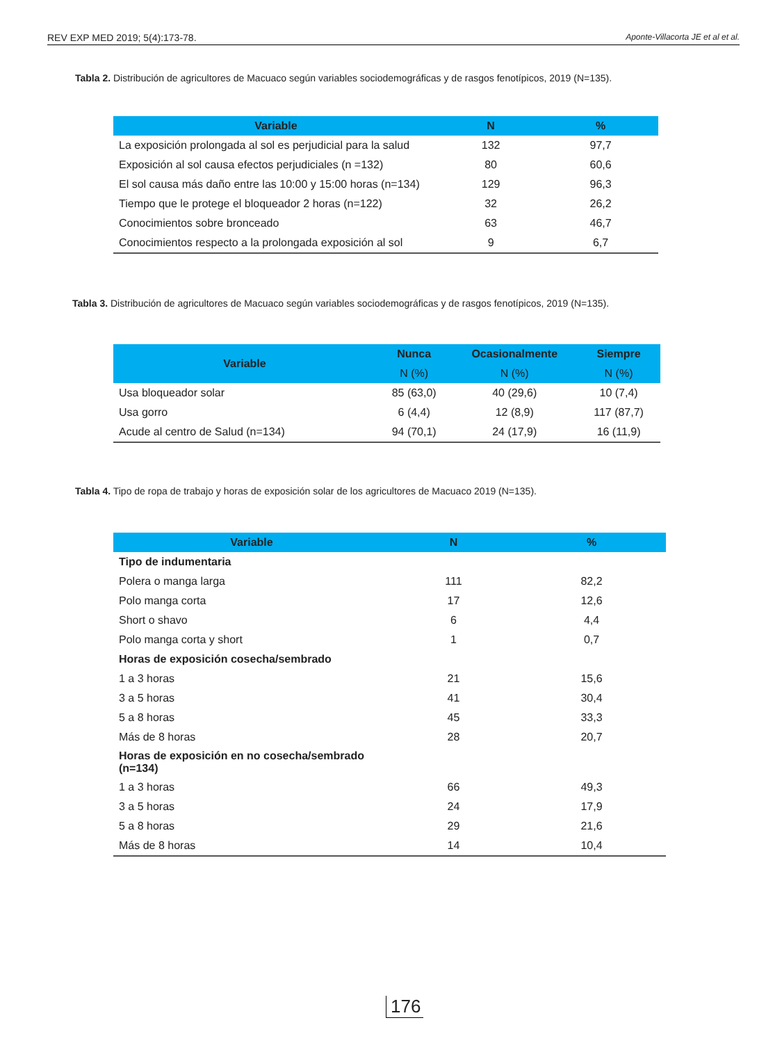REV EXP MED 2019; 5(4):173-78. Aponte-Villacorta JE et al et al.
Tabla 2. Distribución de agricultores de Macuaco según variables sociodemográficas y de rasgos fenotípicos, 2019 (N=135).
| Variable | N | % |
| --- | --- | --- |
| La exposición prolongada al sol es perjudicial para la salud | 132 | 97,7 |
| Exposición al sol causa efectos perjudiciales (n =132) | 80 | 60,6 |
| El sol causa más daño entre las 10:00 y 15:00 horas (n=134) | 129 | 96,3 |
| Tiempo que le protege el bloqueador 2 horas (n=122) | 32 | 26,2 |
| Conocimientos sobre bronceado | 63 | 46,7 |
| Conocimientos respecto a la prolongada exposición al sol | 9 | 6,7 |
Tabla 3. Distribución de agricultores de Macuaco según variables sociodemográficas y de rasgos fenotípicos, 2019 (N=135).
| Variable | Nunca | Ocasionalmente | Siempre |
| --- | --- | --- | --- |
| | N (%) | N (%) | N (%) |
| Usa bloqueador solar | 85 (63,0) | 40 (29,6) | 10 (7,4) |
| Usa gorro | 6 (4,4) | 12 (8,9) | 117 (87,7) |
| Acude al centro de Salud (n=134) | 94 (70,1) | 24 (17,9) | 16 (11,9) |
Tabla 4. Tipo de ropa de trabajo y horas de exposición solar de los agricultores de Macuaco 2019 (N=135).
| Variable | N | % |
| --- | --- | --- |
| Tipo de indumentaria | | |
| Polera o manga larga | 111 | 82,2 |
| Polo manga corta | 17 | 12,6 |
| Short o shavo | 6 | 4,4 |
| Polo manga corta y short | 1 | 0,7 |
| Horas de exposición cosecha/sembrado | | |
| 1 a 3 horas | 21 | 15,6 |
| 3 a 5 horas | 41 | 30,4 |
| 5 a 8 horas | 45 | 33,3 |
| Más de 8 horas | 28 | 20,7 |
| Horas de exposición en no cosecha/sembrado (n=134) | | |
| 1 a 3 horas | 66 | 49,3 |
| 3 a 5 horas | 24 | 17,9 |
| 5 a 8 horas | 29 | 21,6 |
| Más de 8 horas | 14 | 10,4 |
176